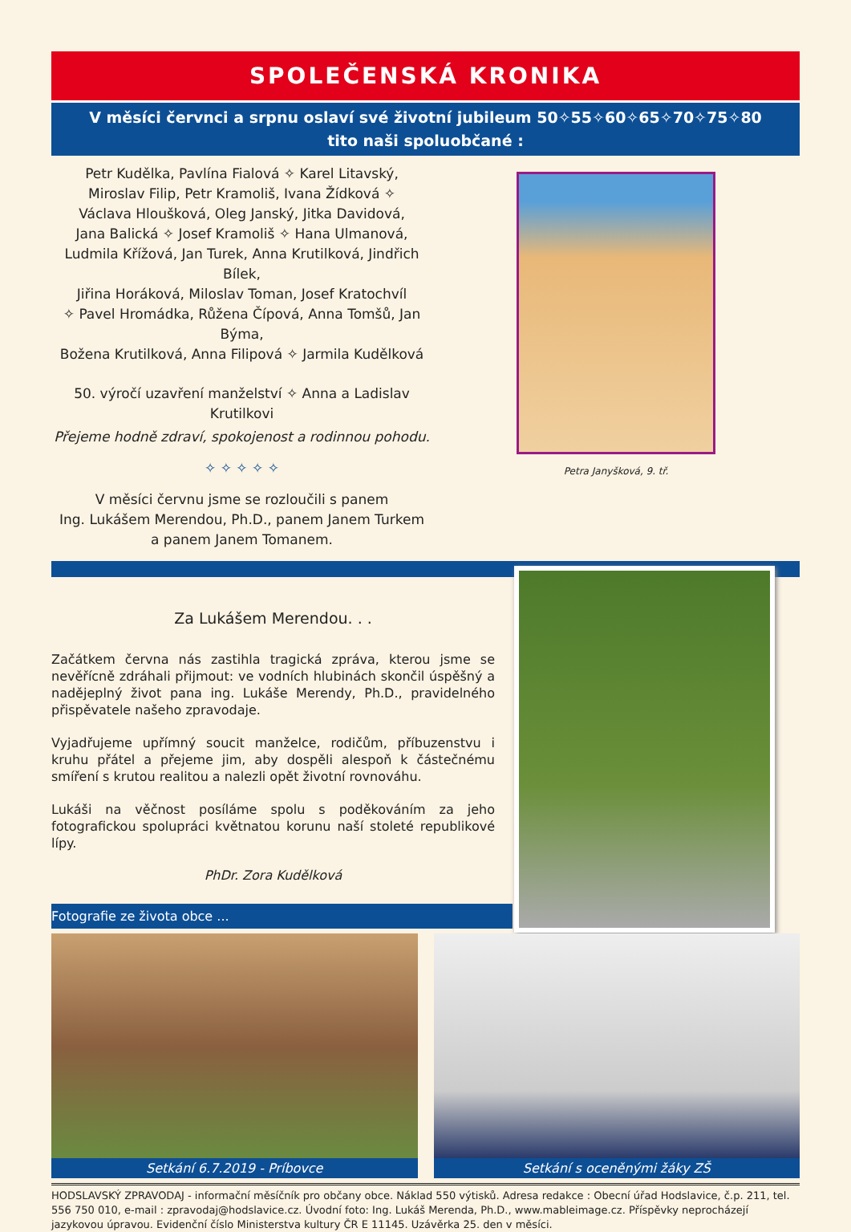SPOLEČENSKÁ KRONIKA
V měsíci červnci a srpnu oslaví své životní jubileum 50✧55✧60✧65✧70✧75✧80
tito naši spoluobčané :
Petr Kudělka, Pavlína Fialová ✧ Karel Litavský,
Miroslav Filip, Petr Kramoliš, Ivana Žídková ✧
Václava Hloušková, Oleg Janský, Jitka Davidová,
Jana Balická ✧ Josef Kramoliš ✧ Hana Ulmanová,
Ludmila Křížová, Jan Turek, Anna Krutilková, Jindřich Bílek,
Jiřina Horáková, Miloslav Toman, Josef Kratochvíl
✧ Pavel Hromádka, Růžena Čípová, Anna Tomšů, Jan Býma,
Božena Krutilková, Anna Filipová ✧ Jarmila Kudělková
50. výročí uzavření manželství ✧ Anna a Ladislav Krutilkovi
Přejeme hodně zdraví, spokojenost a rodinnou pohodu.
✧ ✧ ✧ ✧ ✧
V měsíci červnu jsme se rozloučili s panem
Ing. Lukášem Merendou, Ph.D., panem Janem Turkem
a panem Janem Tomanem.
Petra Janyšková, 9. tř.
Za Lukášem Merendou. . .
Začátkem června nás zastihla tragická zpráva, kterou jsme se nevěřícně zdráhali přijmout: ve vodních hlubinách skončil úspěšný a nadějeplný život pana ing. Lukáše Merendy, Ph.D., pravidelného přispěvatele našeho zpravodaje.
Vyjadřujeme upřímný soucit manželce, rodičům, příbuzenstvu i kruhu přátel a přejeme jim, aby dospěli alespoň k částečnému smíření s krutou realitou a nalezli opět životní rovnováhu.
Lukáši na věčnost posíláme spolu s poděkováním za jeho fotografickou spolupráci květnatou korunu naší stoleté republikové lípy.
PhDr. Zora Kudělková
Fotografie ze života obce ...
Setkání 6.7.2019 - Príbovce Setkání s oceněnými žáky ZŠ
HODSLAVSKÝ ZPRAVODAJ - informační měsíčník pro občany obce. Náklad 550 výtisků. Adresa redakce : Obecní úřad Hodslavice, č.p. 211, tel. 556 750 010, e-mail : zpravodaj@hodslavice.cz. Úvodní foto: Ing. Lukáš Merenda, Ph.D., www.mableimage.cz. Příspěvky neprocházejí jazykovou úpravou. Evidenční číslo Ministerstva kultury ČR E 11145. Uzávěrka 25. den v měsíci.